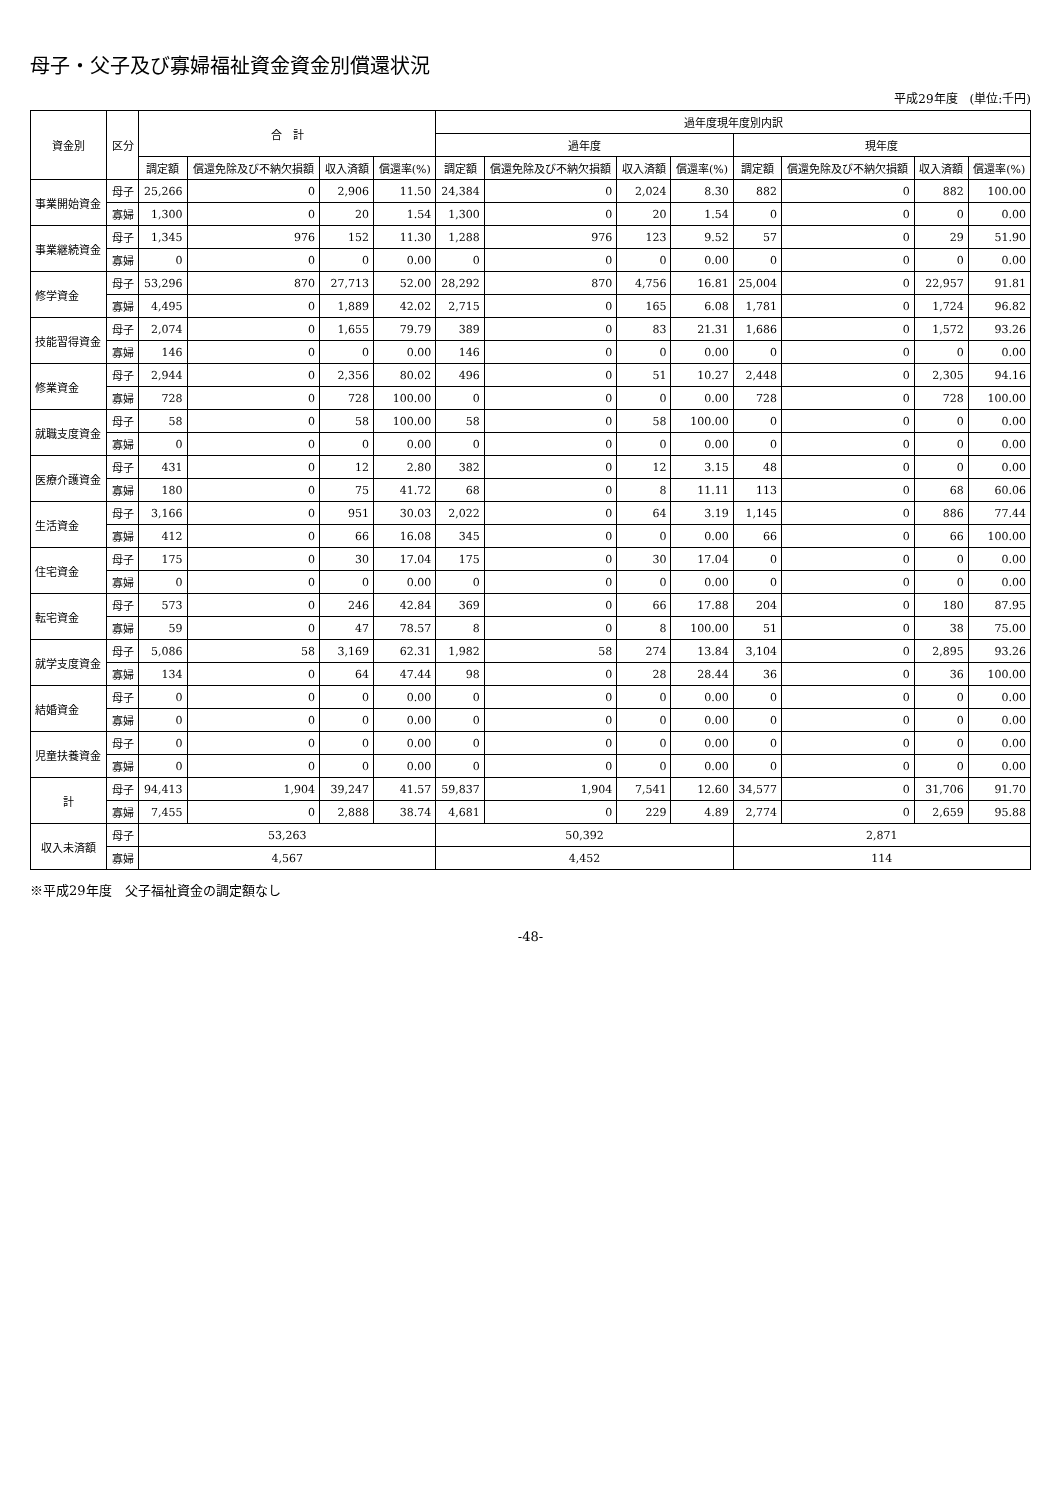母子・父子及び寡婦福祉資金資金別償還状況
平成29年度　(単位:千円)
| 資金別 | 区分 | 合 計 | | | | 過年度現年度別内訳 | | | | | | | |
| --- | --- | --- | --- | --- | --- | --- | --- | --- | --- | --- | --- | --- | --- |
| | | | | | | 過年度 | | | | 現年度 | | | |
| | | 調定額 | 償還免除及び不納欠損額 | 収入済額 | 償還率(%) | 調定額 | 償還免除及び不納欠損額 | 収入済額 | 償還率(%) | 調定額 | 償還免除及び不納欠損額 | 収入済額 | 償還率(%) |
| 事業開始資金 | 母子 | 25,266 | 0 | 2,906 | 11.50 | 24,384 | 0 | 2,024 | 8.30 | 882 | 0 | 882 | 100.00 |
| | 寡婦 | 1,300 | 0 | 20 | 1.54 | 1,300 | 0 | 20 | 1.54 | 0 | 0 | 0 | 0.00 |
| 事業継続資金 | 母子 | 1,345 | 976 | 152 | 11.30 | 1,288 | 976 | 123 | 9.52 | 57 | 0 | 29 | 51.90 |
| | 寡婦 | 0 | 0 | 0 | 0.00 | 0 | 0 | 0 | 0.00 | 0 | 0 | 0 | 0.00 |
| 修学資金 | 母子 | 53,296 | 870 | 27,713 | 52.00 | 28,292 | 870 | 4,756 | 16.81 | 25,004 | 0 | 22,957 | 91.81 |
| | 寡婦 | 4,495 | 0 | 1,889 | 42.02 | 2,715 | 0 | 165 | 6.08 | 1,781 | 0 | 1,724 | 96.82 |
| 技能習得資金 | 母子 | 2,074 | 0 | 1,655 | 79.79 | 389 | 0 | 83 | 21.31 | 1,686 | 0 | 1,572 | 93.26 |
| | 寡婦 | 146 | 0 | 0 | 0.00 | 146 | 0 | 0 | 0.00 | 0 | 0 | 0 | 0.00 |
| 修業資金 | 母子 | 2,944 | 0 | 2,356 | 80.02 | 496 | 0 | 51 | 10.27 | 2,448 | 0 | 2,305 | 94.16 |
| | 寡婦 | 728 | 0 | 728 | 100.00 | 0 | 0 | 0 | 0.00 | 728 | 0 | 728 | 100.00 |
| 就職支度資金 | 母子 | 58 | 0 | 58 | 100.00 | 58 | 0 | 58 | 100.00 | 0 | 0 | 0 | 0.00 |
| | 寡婦 | 0 | 0 | 0 | 0.00 | 0 | 0 | 0 | 0.00 | 0 | 0 | 0 | 0.00 |
| 医療介護資金 | 母子 | 431 | 0 | 12 | 2.80 | 382 | 0 | 12 | 3.15 | 48 | 0 | 0 | 0.00 |
| | 寡婦 | 180 | 0 | 75 | 41.72 | 68 | 0 | 8 | 11.11 | 113 | 0 | 68 | 60.06 |
| 生活資金 | 母子 | 3,166 | 0 | 951 | 30.03 | 2,022 | 0 | 64 | 3.19 | 1,145 | 0 | 886 | 77.44 |
| | 寡婦 | 412 | 0 | 66 | 16.08 | 345 | 0 | 0 | 0.00 | 66 | 0 | 66 | 100.00 |
| 住宅資金 | 母子 | 175 | 0 | 30 | 17.04 | 175 | 0 | 30 | 17.04 | 0 | 0 | 0 | 0.00 |
| | 寡婦 | 0 | 0 | 0 | 0.00 | 0 | 0 | 0 | 0.00 | 0 | 0 | 0 | 0.00 |
| 転宅資金 | 母子 | 573 | 0 | 246 | 42.84 | 369 | 0 | 66 | 17.88 | 204 | 0 | 180 | 87.95 |
| | 寡婦 | 59 | 0 | 47 | 78.57 | 8 | 0 | 8 | 100.00 | 51 | 0 | 38 | 75.00 |
| 就学支度資金 | 母子 | 5,086 | 58 | 3,169 | 62.31 | 1,982 | 58 | 274 | 13.84 | 3,104 | 0 | 2,895 | 93.26 |
| | 寡婦 | 134 | 0 | 64 | 47.44 | 98 | 0 | 28 | 28.44 | 36 | 0 | 36 | 100.00 |
| 結婚資金 | 母子 | 0 | 0 | 0 | 0.00 | 0 | 0 | 0 | 0.00 | 0 | 0 | 0 | 0.00 |
| | 寡婦 | 0 | 0 | 0 | 0.00 | 0 | 0 | 0 | 0.00 | 0 | 0 | 0 | 0.00 |
| 児童扶養資金 | 母子 | 0 | 0 | 0 | 0.00 | 0 | 0 | 0 | 0.00 | 0 | 0 | 0 | 0.00 |
| | 寡婦 | 0 | 0 | 0 | 0.00 | 0 | 0 | 0 | 0.00 | 0 | 0 | 0 | 0.00 |
| 計 | 母子 | 94,413 | 1,904 | 39,247 | 41.57 | 59,837 | 1,904 | 7,541 | 12.60 | 34,577 | 0 | 31,706 | 91.70 |
| | 寡婦 | 7,455 | 0 | 2,888 | 38.74 | 4,681 | 0 | 229 | 4.89 | 2,774 | 0 | 2,659 | 95.88 |
| 収入未済額 | 母子 | 53,263 | | | | 50,392 | | | | 2,871 | | | |
| | 寡婦 | 4,567 | | | | 4,452 | | | | 114 | | | |
※平成29年度　父子福祉資金の調定額なし
-48-